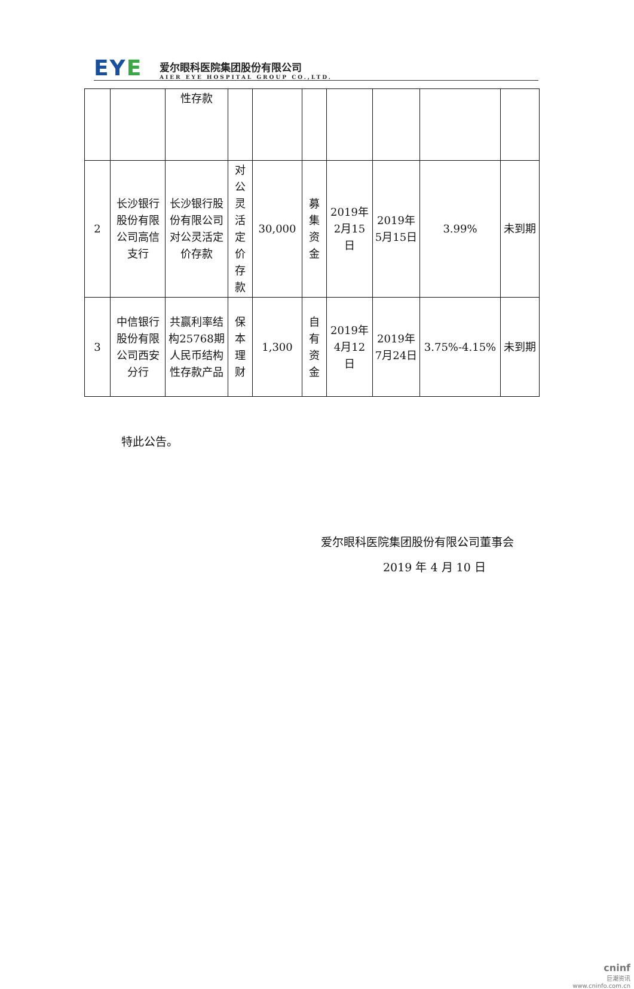EYE
爱尔眼科医院集团股份有限公司
AIER EYE HOSPITAL GROUP CO.,LTD.
| | | 性存款 | | | | | | | |
| 2 | 长沙银行股份有限公司高信支行 | 长沙银行股份有限公司对公灵活定价存款 | 对公灵活定价存款 | 30,000 | 募集资金 | 2019年2月15日 | 2019年5月15日 | 3.99% | 未到期 |
| 3 | 中信银行股份有限公司西安分行 | 共赢利率结构25768期人民币结构性存款产品 | 保本理财 | 1,300 | 自有资金 | 2019年4月12日 | 2019年7月24日 | 3.75%-4.15% | 未到期 |
特此公告。
爱尔眼科医院集团股份有限公司董事会
2019 年 4 月 10 日
cninf
巨潮资讯
www.cninfo.com.cn